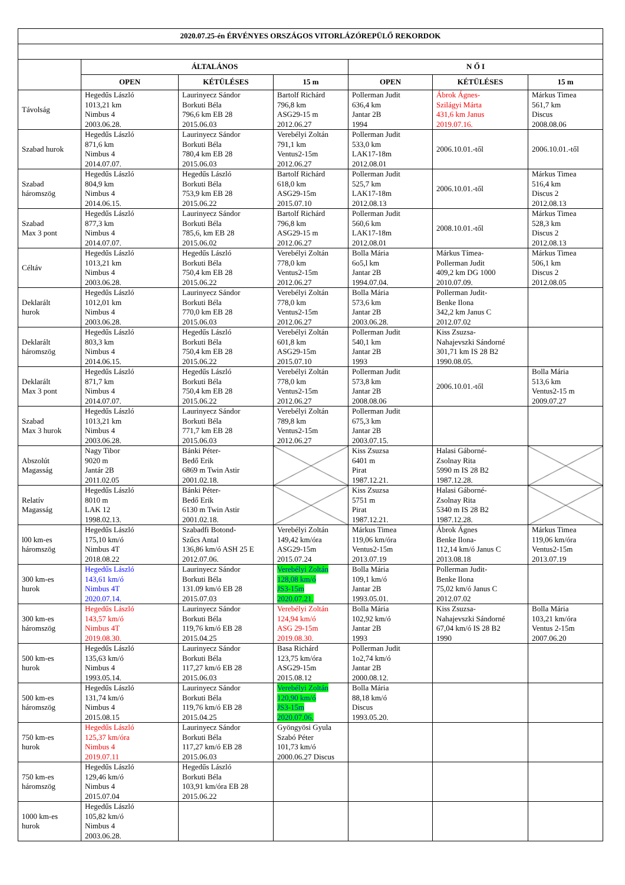| 2020.07.25-én ÉRVÉNYES ORSZÁGOS VITORLÁZÓREPÜLŐ REKORDOK | | | | | | |
| --- | --- | --- | --- | --- | --- | --- |
| | ÁLTALÁNOS | | | N Ő I | | |
| | OPEN | KÉTÜLÉSES | 15 m | OPEN | KÉTÜLÉSES | 15 m |
| Távolság | Hegedűs László 1013,21 km Nimbus 4 2003.06.28. | Laurinyecz Sándor Borkuti Béla 796,6 km EB 28 2015.06.03 | Bartolf Richárd 796,8 km ASG29-15 m 2012.06.27 | Pollerman Judit 636,4 km Jantar 2B 1994 | Ábrok Ágnes- Szilágyi Márta 431,6 km Janus 2019.07.16. | Márkus Timea 561,7 km Discus 2008.08.06 |
| Szabad hurok | Hegedűs László 871,6 km Nimbus 4 2014.07.07. | Laurinyecz Sándor Borkuti Béla 780,4 km EB 28 2015.06.03 | Verebélyi Zoltán 791,1 km Ventus2-15m 2012.06.27 | Pollerman Judit 533,0 km LAK17-18m 2012.08.01 | 2006.10.01.-től | 2006.10.01.-től |
| Szabad háromszög | Hegedűs László 804,9 km Nimbus 4 2014.06.15. | Hegedűs László Borkuti Béla 753,9 km EB 28 2015.06.22 | Bartolf Richárd 618,0 km ASG29-15m 2015.07.10 | Pollerman Judit 525,7 km LAK17-18m 2012.08.13 | 2006.10.01.-től | Márkus Timea 516,4 km Discus 2 2012.08.13 |
| Szabad Max 3 pont | Hegedűs László 877,3 km Nimbus 4 2014.07.07. | Laurinyecz Sándor Borkuti Béla 785,6, km EB 28 2015.06.02 | Bartolf Richárd 796,8 km ASG29-15 m 2012.06.27 | Pollerman Judit 560,6 km LAK17-18m 2012.08.01 | 2008.10.01.-től | Márkus Timea 528,3 km Discus 2 2012.08.13 |
| Céltáv | Hegedűs László 1013,21 km Nimbus 4 2003.06.28. | Hegedűs László Borkuti Béla 750,4 km EB 28 2015.06.22 | Verebélyi Zoltán 778,0 km Ventus2-15m 2012.06.27 | Bolla Mária 6o5,l km Jantar 2B 1994.07.04. | Márkus Tímea- Pollerman Judit 409,2 km DG 1000 2010.07.09. | Márkus Timea 506,1 km Discus 2 2012.08.05 |
| Deklarált hurok | Hegedűs László 1012,01 km Nimbus 4 2003.06.28. | Laurinyecz Sándor Borkuti Béla 770,0 km EB 28 2015.06.03 | Verebélyi Zoltán 778,0 km Ventus2-15m 2012.06.27 | Bolla Mária 573,6 km Jantar 2B 2003.06.28. | Pollerman Judit- Benke Ilona 342,2 km Janus C 2012.07.02 | |
| Deklarált háromszög | Hegedűs László 803,3 km Nimbus 4 2014.06.15. | Hegedűs László Borkuti Béla 750,4 km EB 28 2015.06.22 | Verebélyi Zoltán 601,8 km ASG29-15m 2015.07.10 | Pollerman Judit 540,1 km Jantar 2B 1993 | Kiss Zsuzsa- Nahajevszki Sándorné 301,71 km IS 28 B2 1990.08.05. | |
| Deklarált Max 3 pont | Hegedűs László 871,7 km Nimbus 4 2014.07.07. | Hegedűs László Borkuti Béla 750,4 km EB 28 2015.06.22 | Verebélyi Zoltán 778,0 km Ventus2-15m 2012.06.27 | Pollerman Judit 573,8 km Jantar 2B 2008.08.06 | 2006.10.01.-től | Bolla Mária 513,6 km Ventus2-15 m 2009.07.27 |
| Szabad Max 3 hurok | Hegedűs László 1013,21 km Nimbus 4 2003.06.28. | Laurinyecz Sándor Borkuti Béla 771,7 km EB 28 2015.06.03 | Verebélyi Zoltán 789,8 km Ventus2-15m 2012.06.27 | Pollerman Judit 675,3 km Jantar 2B 2003.07.15. | | |
| Abszolút Magasság | Nagy Tibor 9020 m Jantár 2B 2011.02.05 | Bánki Péter- Bedő Erik 6869 m Twin Astir 2001.02.18. | | Kiss Zsuzsa 6401 m Pirat 1987.12.21. | Halasi Gáborné- Zsolnay Rita 5990 m IS 28 B2 1987.12.28. | |
| Relatív Magasság | Hegedűs László 8010 m LAK 12 1998.02.13. | Bánki Péter- Bedő Erik 6130 m Twin Astir 2001.02.18. | | Kiss Zsuzsa 5751 m Pirat 1987.12.21. | Halasi Gáborné- Zsolnay Rita 5340 m IS 28 B2 1987.12.28. | |
| l00 km-es háromszög | Hegedűs László 175,10 km/ó Nimbus 4T 2018.08.22 | Szabadfi Botond- Szűcs Antal 136,86 km/ó ASH 25 E 2012.07.06. | Verebélyi Zoltán 149,42 km/óra ASG29-15m 2015.07.24 | Márkus Timea 119,06 km/óra Ventus2-15m 2013.07.19 | Ábrok Ágnes Benke Ilona- 112,14 km/ó Janus C 2013.08.18 | Márkus Timea 119,06 km/óra Ventus2-15m 2013.07.19 |
| 300 km-es hurok | Hegedűs László 143,61 km/ó Nimbus 4T 2020.07.14. | Laurinyecz Sándor Borkuti Béla 131.09 km/ó EB 28 2015.07.03 | Verebélyi Zoltán 128,08 km/ó JS3-15m 2020.07.21. | Bolla Mária 109,1 km/ó Jantar 2B 1993.05.01. | Pollerman Judit- Benke Ilona 75,02 km/ó Janus C 2012.07.02 | |
| 300 km-es háromszög | Hegedűs László 143,57 km/ó Nimbus 4T 2019.08.30. | Laurinyecz Sándor Borkuti Béla 119,76 km/ó EB 28 2015.04.25 | Verebélyi Zoltán 124,94 km/ó ASG 29-15m 2019.08.30. | Bolla Mária 102,92 km/ó Jantar 2B 1993 | Kiss Zsuzsa- Nahajevszki Sándorné 67,04 km/ó IS 28 B2 1990 | Bolla Mária 103,21 km/óra Ventus 2-15m 2007.06.20 |
| 500 km-es hurok | Hegedűs László 135,63 km/ó Nimbus 4 1993.05.14. | Laurinyecz Sándor Borkuti Béla 117,27 km/ó EB 28 2015.06.03 | Basa Richárd 123,75 km/óra ASG29-15m 2015.08.12 | Pollerman Judit 1o2,74 km/ó Jantar 2B 2000.08.12. | | |
| 500 km-es háromszög | Hegedűs László 131,74 km/ó Nimbus 4 2015.08.15 | Laurinyecz Sándor Borkuti Béla 119,76 km/ó EB 28 2015.04.25 | Verebélyi Zoltán 120,90 km/ó JS3-15m 2020.07.06. | Bolla Mária 88,18 km/ó Discus 1993.05.20. | | |
| 750 km-es hurok | Hegedűs László 125,37 km/óra Nimbus 4 2019.07.11 | Laurinyecz Sándor Borkuti Béla 117,27 km/ó EB 28 2015.06.03 | Gyöngyösi Gyula Szabó Péter 101,73 km/ó 2000.06.27 Discus | | | |
| 750 km-es háromszög | Hegedűs László 129,46 km/ó Nimbus 4 2015.07.04 | Hegedűs László Borkuti Béla 103,91 km/óra EB 28 2015.06.22 | | | | |
| 1000 km-es hurok | Hegedűs László 105,82 km/ó Nimbus 4 2003.06.28. | | | | | |